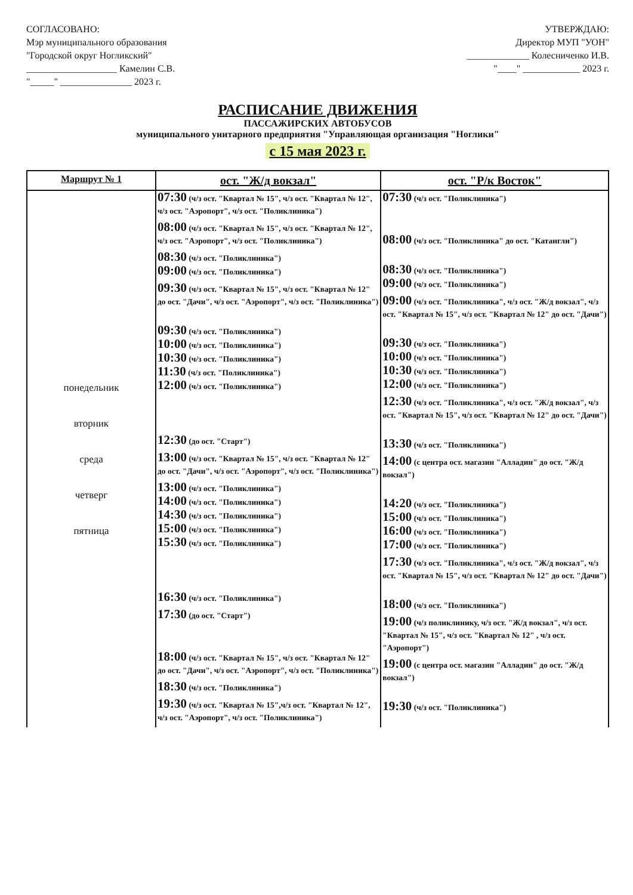СОГЛАСОВАНО:
Мэр муниципального образования
"Городской округ Ногликский"
___________________ Камелин С.В.
"_____" _______________ 2023 г.
УТВЕРЖДАЮ:
Директор МУП "УОН"
_____________ Колесниченко И.В.
"____" ____________ 2023 г.
РАСПИСАНИЕ ДВИЖЕНИЯ
ПАССАЖИРСКИХ АВТОБУСОВ
муниципального унитарного предприятия "Управляющая организация "Ноглики"
с 15 мая 2023 г.
| Маршрут № 1 | ост. "Ж/д вокзал" | ост. "Р/к Восток" |
| --- | --- | --- |
| понедельник вторник среда четверг пятница | 07:30 (ч/з ост. "Квартал № 15", ч/з ост. "Квартал № 12", ч/з ост. "Аэропорт", ч/з ост. "Поликлиника") 08:00 (ч/з ост. "Квартал № 15", ч/з ост. "Квартал № 12", ч/з ост. "Аэропорт", ч/з ост. "Поликлиника") 08:30 (ч/з ост. "Поликлиника") 09:00 (ч/з ост. "Поликлиника") 09:30 (ч/з ост. "Квартал № 15", ч/з ост. "Квартал № 12" до ост. "Дачи", ч/з ост. "Аэропорт", ч/з ост. "Поликлиника") 09:30 (ч/з ост. "Поликлиника") 10:00 (ч/з ост. "Поликлиника") 10:30 (ч/з ост. "Поликлиника") 11:30 (ч/з ост. "Поликлиника") 12:00 (ч/з ост. "Поликлиника") 12:30 (до ост. "Старт") 13:00 (ч/з ост. "Квартал № 15", ч/з ост. "Квартал № 12" до ост. "Дачи", ч/з ост. "Аэропорт", ч/з ост. "Поликлиника") 13:00 (ч/з ост. "Поликлиника") 14:00 (ч/з ост. "Поликлиника") 14:30 (ч/з ост. "Поликлиника") 15:00 (ч/з ост. "Поликлиника") 15:30 (ч/з ост. "Поликлиника") 16:30 (ч/з ост. "Поликлиника") 17:30 (до ост. "Старт") 18:00 (ч/з ост. "Квартал № 15", ч/з ост. "Квартал № 12" до ост. "Дачи", ч/з ост. "Аэропорт", ч/з ост. "Поликлиника") 18:30 (ч/з ост. "Поликлиника") 19:30 (ч/з ост. "Квартал № 15",ч/з ост. "Квартал № 12", ч/з ост. "Аэропорт", ч/з ост. "Поликлиника") | 07:30 (ч/з ост. "Поликлиника") 08:00 (ч/з ост. "Поликлиника" до ост. "Катангли") 08:30 (ч/з ост. "Поликлиника") 09:00 (ч/з ост. "Поликлиника") 09:00 (ч/з ост. "Поликлиника", ч/з ост. "Ж/д вокзал", ч/з ост. "Квартал № 15", ч/з ост. "Квартал № 12" до ост. "Дачи") 09:30 (ч/з ост. "Поликлиника") 10:00 (ч/з ост. "Поликлиника") 10:30 (ч/з ост. "Поликлиника") 12:00 (ч/з ост. "Поликлиника") 12:30 (ч/з ост. "Поликлиника", ч/з ост. "Ж/д вокзал", ч/з ост. "Квартал № 15", ч/з ост. "Квартал № 12" до ост. "Дачи") 13:30 (ч/з ост. "Поликлиника") 14:00 (с центра ост. магазин "Алладин" до ост. "Ж/д вокзал") 14:20 (ч/з ост. "Поликлиника") 15:00 (ч/з ост. "Поликлиника") 16:00 (ч/з ост. "Поликлиника") 17:00 (ч/з ост. "Поликлиника") 17:30 (ч/з ост. "Поликлиника", ч/з ост. "Ж/д вокзал", ч/з ост. "Квартал № 15", ч/з ост. "Квартал № 12" до ост. "Дачи") 18:00 (ч/з ост. "Поликлиника") 19:00 (ч/з поликлинику, ч/з ост. "Ж/д вокзал", ч/з ост. "Квартал № 15", ч/з ост. "Квартал № 12" , ч/з ост. "Аэропорт") 19:00 (с центра ост. магазин "Алладин" до ост. "Ж/д вокзал") 19:30 (ч/з ост. "Поликлиника") |